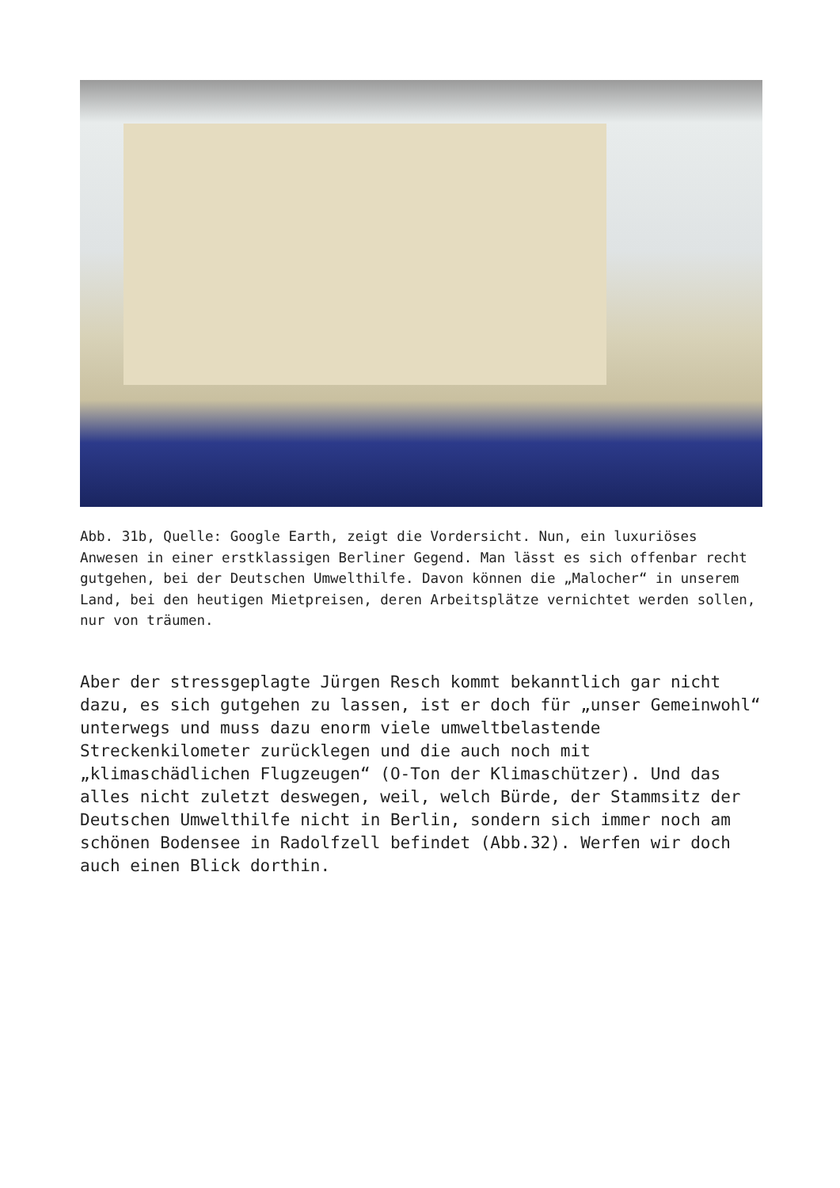Abb. 31b, Quelle: Google Earth, zeigt die Vordersicht. Nun, ein luxuriöses Anwesen in einer erstklassigen Berliner Gegend. Man lässt es sich offenbar recht gutgehen, bei der Deutschen Umwelthilfe. Davon können die „Malocher“ in unserem Land, bei den heutigen Mietpreisen, deren Arbeitsplätze vernichtet werden sollen, nur von träumen.
Aber der stressgeplagte Jürgen Resch kommt bekanntlich gar nicht dazu, es sich gutgehen zu lassen, ist er doch für „unser Gemeinwohl“ unterwegs und muss dazu enorm viele umweltbelastende Streckenkilometer zurücklegen und die auch noch mit „klimaschädlichen Flugzeugen“ (O-Ton der Klimaschützer). Und das alles nicht zuletzt deswegen, weil, welch Bürde, der Stammsitz der Deutschen Umwelthilfe nicht in Berlin, sondern sich immer noch am schönen Bodensee in Radolfzell befindet (Abb.32). Werfen wir doch auch einen Blick dorthin.